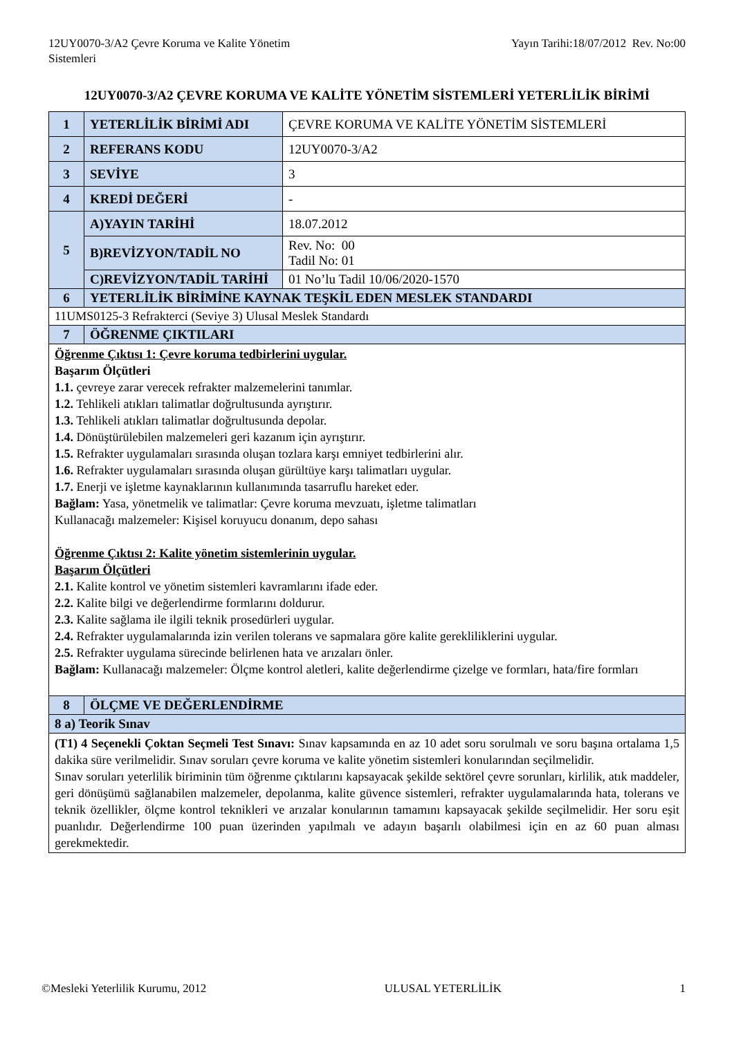12UY0070-3/A2 Çevre Koruma ve Kalite Yönetim
Sistemleri
Yayın Tarihi:18/07/2012 Rev. No:00
12UY0070-3/A2 ÇEVRE KORUMA VE KALİTE YÖNETİM SİSTEMLERİ YETERLİLİK BİRİMİ
| 1 | YETERLİLİK BİRİMİ ADI | ÇEVRE KORUMA VE KALİTE YÖNETİM SİSTEMLERİ |
| 2 | REFERANS KODU | 12UY0070-3/A2 |
| 3 | SEVİYE | 3 |
| 4 | KREDİ DEĞERİ | - |
| 5 | A)YAYIN TARİHİ | 18.07.2012 |
| | B)REVİZYON/TADİL NO | Rev. No: 00 Tadil No: 01 |
| | C)REVİZYON/TADİL TARİHİ | 01 No’lu Tadil 10/06/2020-1570 |
| 6 | YETERLİLİK BİRİMİNE KAYNAK TEŞKİL EDEN MESLEK STANDARDI | |
| 11UMS0125-3 Refrakterci (Seviye 3) Ulusal Meslek Standardı | | |
| 7 | ÖĞRENME ÇIKTILARI | |
| Öğrenme Çıktısı 1: Çevre koruma tedbirlerini uygular. Başarım Ölçütleri 1.1. çevreye zarar verecek refrakter malzemelerini tanımlar. 1.2. Tehlikeli atıkları talimatlar doğrultusunda ayrıştırır. 1.3. Tehlikeli atıkları talimatlar doğrultusunda depolar. 1.4. Dönüştürülebilen malzemeleri geri kazanım için ayrıştırır. 1.5. Refrakter uygulamaları sırasında oluşan tozlara karşı emniyet tedbirlerini alır. 1.6. Refrakter uygulamaları sırasında oluşan gürültüye karşı talimatları uygular. 1.7. Enerji ve işletme kaynaklarının kullanımında tasarruflu hareket eder. Bağlam: Yasa, yönetmelik ve talimatlar: Çevre koruma mevzuatı, işletme talimatları Kullanacağı malzemeler: Kişisel koruyucu donanım, depo sahası Öğrenme Çıktısı 2: Kalite yönetim sistemlerinin uygular. Başarım Ölçütleri 2.1. Kalite kontrol ve yönetim sistemleri kavramlarını ifade eder. 2.2. Kalite bilgi ve değerlendirme formlarını doldurur. 2.3. Kalite sağlama ile ilgili teknik prosedürleri uygular. 2.4. Refrakter uygulamalarında izin verilen tolerans ve sapmalara göre kalite gerekliliklerini uygular. 2.5. Refrakter uygulama sürecinde belirlenen hata ve arızaları önler. Bağlam: Kullanacağı malzemeler: Ölçme kontrol aletleri, kalite değerlendirme çizelge ve formları, hata/fire formları | | |
| 8 | ÖLÇME VE DEĞERLENDİRME | |
| 8 a) Teorik Sınav | | |
| (T1) 4 Seçenekli Çoktan Seçmeli Test Sınavı: Sınav kapsamında en az 10 adet soru sorulmalı ve soru başına ortalama 1,5 dakika süre verilmelidir. Sınav soruları çevre koruma ve kalite yönetim sistemleri konularından seçilmelidir. Sınav soruları yeterlilik biriminin tüm öğrenme çıktılarını kapsayacak şekilde sektörel çevre sorunları, kirlilik, atık maddeler, geri dönüşümü sağlanabilen malzemeler, depolanma, kalite güvence sistemleri, refrakter uygulamalarında hata, tolerans ve teknik özellikler, ölçme kontrol teknikleri ve arızalar konularının tamamını kapsayacak şekilde seçilmelidir. Her soru eşit puanlıdır. Değerlendirme 100 puan üzerinden yapılmalı ve adayın başarılı olabilmesi için en az 60 puan alması gerekmektedir. | | |
©Mesleki Yeterlilik Kurumu, 2012 ULUSAL YETERLİLİK 1